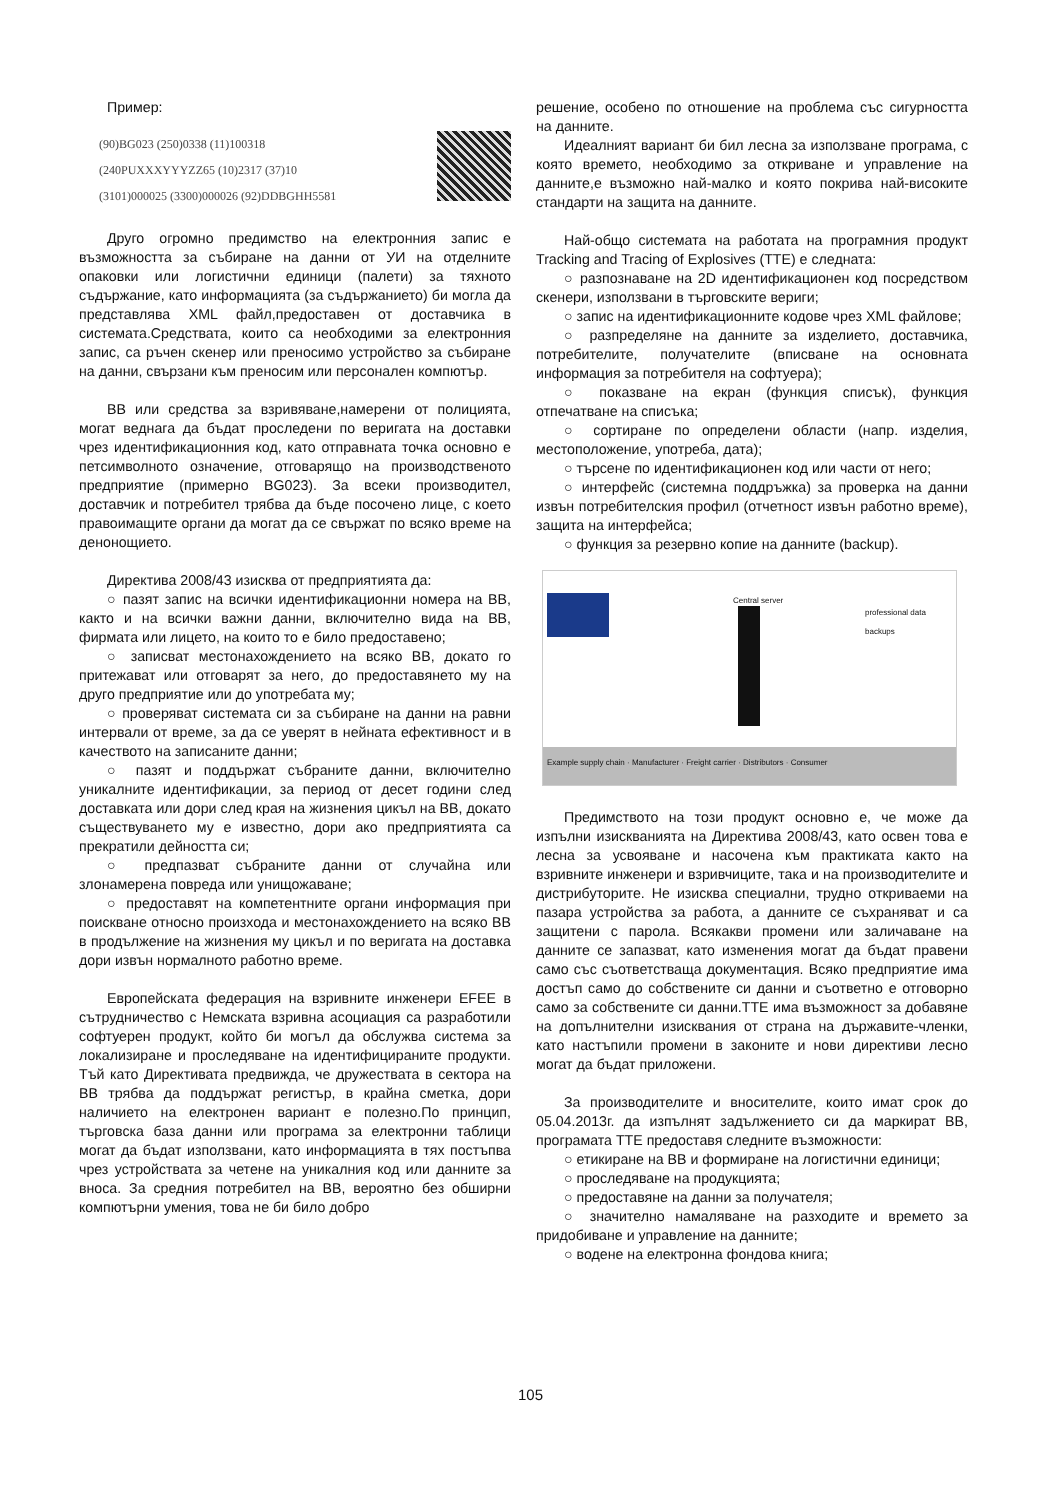Пример:
(90)BG023 (250)0338 (11)100318
(240PUXXXYYYZZ65 (10)2317 (37)10
(3101)000025 (3300)000026 (92)DDBGHH5581
Друго огромно предимство на електронния запис е възможността за събиране на данни от УИ на отделните опаковки или логистични единици (палети) за тяхното съдържание, като информацията (за съдържанието) би могла да представлява XML файл,предоставен от доставчика в системата.Средствата, които са необходими за електронния запис, са ръчен скенер или преносимо устройство за събиране на данни, свързани към преносим или персонален компютър.
ВВ или средства за взривяване,намерени от полицията, могат веднага да бъдат проследени по веригата на доставки чрез идентификационния код, като отправната точка основно е петсимволното означение, отговарящо на производственото предприятие (примерно BG023). За всеки производител, доставчик и потребител трябва да бъде посочено лице, с което правоимащите органи да могат да се свържат по всяко време на денонощието.
Директива 2008/43 изисква от предприятията да:
○ пазят запис на всички идентификационни номера на ВВ, както и на всички важни данни, включително вида на ВВ, фирмата или лицето, на които то е било предоставено;
○ записват местонахождението на всяко ВВ, докато го притежават или отговарят за него, до предоставянето му на друго предприятие или до употребата му;
○ проверяват системата си за събиране на данни на равни интервали от време, за да се уверят в нейната ефективност и в качеството на записаните данни;
○ пазят и поддържат събраните данни, включително уникалните идентификации, за период от десет години след доставката или дори след края на жизнения цикъл на ВВ, докато съществуването му е известно, дори ако предприятията са прекратили дейността си;
○ предпазват събраните данни от случайна или злонамерена повреда или унищожаване;
○ предоставят на компетентните органи информация при поискване относно произхода и местонахождението на всяко ВВ в продължение на жизнения му цикъл и по веригата на доставка дори извън нормалното работно време.
Европейската федерация на взривните инженери EFEE в сътрудничество с Немската взривна асоциация са разработили софтуерен продукт, който би могъл да обслужва система за локализиране и проследяване на идентифицираните продукти. Тъй като Директивата предвижда, че дружествата в сектора на ВВ трябва да поддържат регистър, в крайна сметка, дори наличието на електронен вариант е полезно.По принцип, търговска база данни или програма за електронни таблици могат да бъдат използвани, като информацията в тях постъпва чрез устройствата за четене на уникалния код или данните за вноса. За средния потребител на ВВ, вероятно без обширни компютърни умения, това не би било добро
решение, особено по отношение на проблема със сигурността на данните.
Идеалният вариант би бил лесна за използване програма, с която времето, необходимо за откриване и управление на данните,е възможно най-малко и която покрива най-високите стандарти на защита на данните.
Най-общо системата на работата на програмния продукт Tracking and Tracing of Explosives (TTE) е следната:
○ разпознаване на 2D идентификационен код посредством скенери, използвани в търговските вериги;
○ запис на идентификационните кодове чрез XML файлове;
○ разпределяне на данните за изделието, доставчика, потребителите, получателите (вписване на основната информация за потребителя на софтуера);
○ показване на екран (функция списък), функция отпечатване на списъка;
○ сортиране по определени области (напр. изделия, местоположение, употреба, дата);
○ търсене по идентификационен код или части от него;
○ интерфейс (системна поддръжка) за проверка на данни извън потребителския профил (отчетност извън работно време), защита на интерфейса;
○ функция за резервно копие на данните (backup).
Central server
professional data backups
Example supply chain · Manufacturer · Freight carrier · Distributors · Consumer
Предимството на този продукт основно е, че може да изпълни изискванията на Директива 2008/43, като освен това е лесна за усвояване и насочена към практиката както на взривните инженери и взривчиците, така и на производителите и дистрибуторите. Не изисква специални, трудно откриваеми на пазара устройства за работа, а данните се съхраняват и са защитени с парола. Всякакви промени или заличаване на данните се запазват, като изменения могат да бъдат правени само със съответстваща документация. Всяко предприятие има достъп само до собствените си данни и съответно е отговорно само за собствените си данни.TTE има възможност за добавяне на допълнителни изисквания от страна на държавите-членки, като настъпили промени в законите и нови директиви лесно могат да бъдат приложени.
За производителите и вносителите, които имат срок до 05.04.2013г. да изпълнят задължението си да маркират ВВ, програмата TTE предоставя следните възможности:
○ етикиране на ВВ и формиране на логистични единици;
○ проследяване на продукцията;
○ предоставяне на данни за получателя;
○ значително намаляване на разходите и времето за придобиване и управление на данните;
○ водене на електронна фондова книга;
105